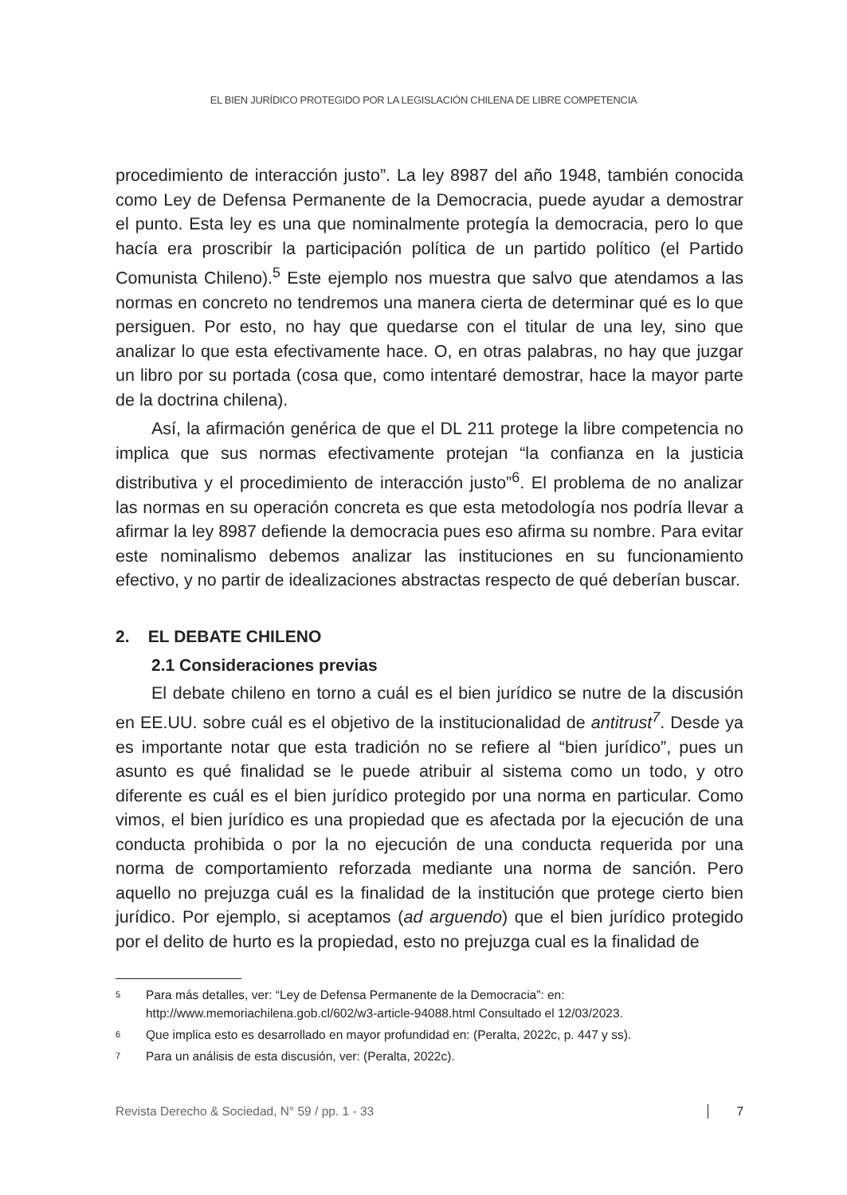EL BIEN JURÍDICO PROTEGIDO POR LA LEGISLACIÓN CHILENA DE LIBRE COMPETENCIA
procedimiento de interacción justo”. La ley 8987 del año 1948, también conocida como Ley de Defensa Permanente de la Democracia, puede ayudar a demostrar el punto. Esta ley es una que nominalmente protegía la democracia, pero lo que hacía era proscribir la participación política de un partido político (el Partido Comunista Chileno).<sup>5</sup> Este ejemplo nos muestra que salvo que atendamos a las normas en concreto no tendremos una manera cierta de determinar qué es lo que persiguen. Por esto, no hay que quedarse con el titular de una ley, sino que analizar lo que esta efectivamente hace. O, en otras palabras, no hay que juzgar un libro por su portada (cosa que, como intentaré demostrar, hace la mayor parte de la doctrina chilena).
Así, la afirmación genérica de que el DL 211 protege la libre competencia no implica que sus normas efectivamente protejan “la confianza en la justicia distributiva y el procedimiento de interacción justo”<sup>6</sup>. El problema de no analizar las normas en su operación concreta es que esta metodología nos podría llevar a afirmar la ley 8987 defiende la democracia pues eso afirma su nombre. Para evitar este nominalismo debemos analizar las instituciones en su funcionamiento efectivo, y no partir de idealizaciones abstractas respecto de qué deberían buscar.
2. EL DEBATE CHILENO
2.1 Consideraciones previas
El debate chileno en torno a cuál es el bien jurídico se nutre de la discusión en EE.UU. sobre cuál es el objetivo de la institucionalidad de antitrust<sup>7</sup>. Desde ya es importante notar que esta tradición no se refiere al “bien jurídico”, pues un asunto es qué finalidad se le puede atribuir al sistema como un todo, y otro diferente es cuál es el bien jurídico protegido por una norma en particular. Como vimos, el bien jurídico es una propiedad que es afectada por la ejecución de una conducta prohibida o por la no ejecución de una conducta requerida por una norma de comportamiento reforzada mediante una norma de sanción. Pero aquello no prejuzga cuál es la finalidad de la institución que protege cierto bien jurídico. Por ejemplo, si aceptamos (ad arguendo) que el bien jurídico protegido por el delito de hurto es la propiedad, esto no prejuzga cual es la finalidad de
5
Para más detalles, ver: “Ley de Defensa Permanente de la Democracia”: en: http://www.memoriachilena.gob.cl/602/w3-article-94088.html Consultado el 12/03/2023.
6
Que implica esto es desarrollado en mayor profundidad en: (Peralta, 2022c, p. 447 y ss).
7
Para un análisis de esta discusión, ver: (Peralta, 2022c).
Revista Derecho & Sociedad, N° 59 / pp. 1 - 33
7